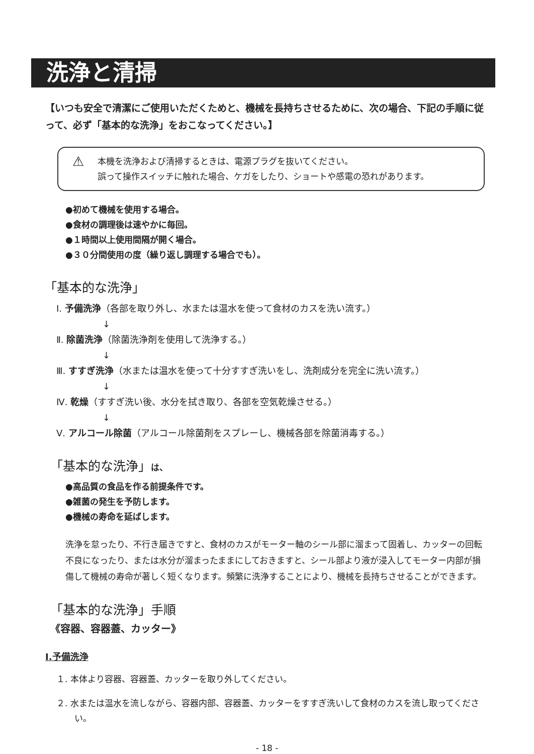洗浄と清掃
【いつも安全で清潔にご使用いただくためと、機械を長持ちさせるために、次の場合、下記の手順に従って、必ず「基本的な洗浄」をおこなってください。】
⚠ 本機を洗浄および清掃するときは、電源プラグを抜いてください。
誤って操作スイッチに触れた場合、ケガをしたり、ショートや感電の恐れがあります。
●初めて機械を使用する場合。
●食材の調理後は速やかに毎回。
●１時間以上使用間隔が開く場合。
●３０分間使用の度（繰り返し調理する場合でも）。
「基本的な洗浄」
Ⅰ. 予備洗浄（各部を取り外し、水または温水を使って食材のカスを洗い流す。）
↓
Ⅱ. 除菌洗浄（除菌洗浄剤を使用して洗浄する。）
↓
Ⅲ. すすぎ洗浄（水または温水を使って十分すすぎ洗いをし、洗剤成分を完全に洗い流す。）
↓
Ⅳ. 乾燥（すすぎ洗い後、水分を拭き取り、各部を空気乾燥させる。）
↓
Ⅴ. アルコール除菌（アルコール除菌剤をスプレーし、機械各部を除菌消毒する。）
「基本的な洗浄」は、
●高品質の食品を作る前提条件です。
●雑菌の発生を予防します。
●機械の寿命を延ばします。
洗浄を怠ったり、不行き届きですと、食材のカスがモーター軸のシール部に溜まって固着し、カッターの回転不良になったり、または水分が溜まったままにしておきますと、シール部より液が浸入してモーター内部が損傷して機械の寿命が著しく短くなります。頻繁に洗浄することにより、機械を長持ちさせることができます。
「基本的な洗浄」手順
《容器、容器蓋、カッター》
Ⅰ.予備洗浄
１. 本体より容器、容器蓋、カッターを取り外してください。
２. 水または温水を流しながら、容器内部、容器蓋、カッターをすすぎ洗いして食材のカスを流し取ってください。
- 18 -